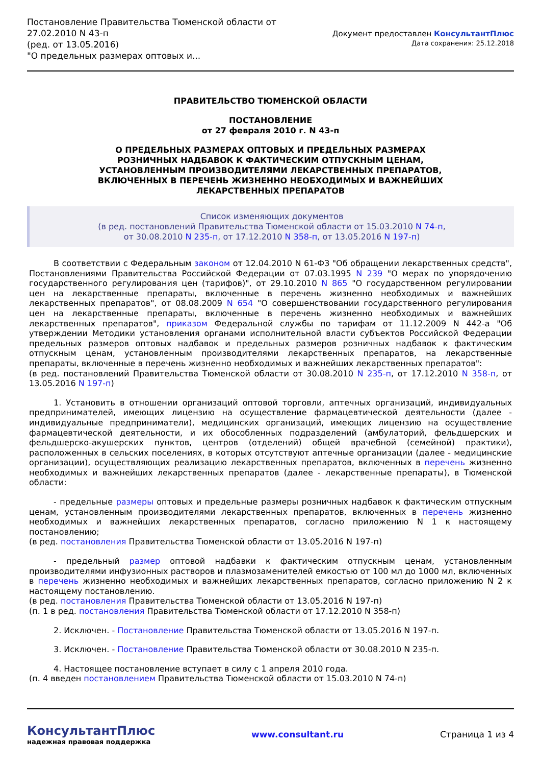Постановление Правительства Тюменской области от
27.02.2010 N 43-п
(ред. от 13.05.2016)
"О предельных размерах оптовых и...
Документ предоставлен КонсультантПлюс
Дата сохранения: 25.12.2018
ПРАВИТЕЛЬСТВО ТЮМЕНСКОЙ ОБЛАСТИ
ПОСТАНОВЛЕНИЕ
от 27 февраля 2010 г. N 43-п
О ПРЕДЕЛЬНЫХ РАЗМЕРАХ ОПТОВЫХ И ПРЕДЕЛЬНЫХ РАЗМЕРАХ
РОЗНИЧНЫХ НАДБАВОК К ФАКТИЧЕСКИМ ОТПУСКНЫМ ЦЕНАМ,
УСТАНОВЛЕННЫМ ПРОИЗВОДИТЕЛЯМИ ЛЕКАРСТВЕННЫХ ПРЕПАРАТОВ,
ВКЛЮЧЕННЫХ В ПЕРЕЧЕНЬ ЖИЗНЕННО НЕОБХОДИМЫХ И ВАЖНЕЙШИХ
ЛЕКАРСТВЕННЫХ ПРЕПАРАТОВ
Список изменяющих документов
(в ред. постановлений Правительства Тюменской области от 15.03.2010 N 74-п,
от 30.08.2010 N 235-п, от 17.12.2010 N 358-п, от 13.05.2016 N 197-п)
В соответствии с Федеральным законом от 12.04.2010 N 61-ФЗ "Об обращении лекарственных средств", Постановлениями Правительства Российской Федерации от 07.03.1995 N 239 "О мерах по упорядочению государственного регулирования цен (тарифов)", от 29.10.2010 N 865 "О государственном регулировании цен на лекарственные препараты, включенные в перечень жизненно необходимых и важнейших лекарственных препаратов", от 08.08.2009 N 654 "О совершенствовании государственного регулирования цен на лекарственные препараты, включенные в перечень жизненно необходимых и важнейших лекарственных препаратов", приказом Федеральной службы по тарифам от 11.12.2009 N 442-а "Об утверждении Методики установления органами исполнительной власти субъектов Российской Федерации предельных размеров оптовых надбавок и предельных размеров розничных надбавок к фактическим отпускным ценам, установленным производителями лекарственных препаратов, на лекарственные препараты, включенные в перечень жизненно необходимых и важнейших лекарственных препаратов":
(в ред. постановлений Правительства Тюменской области от 30.08.2010 N 235-п, от 17.12.2010 N 358-п, от 13.05.2016 N 197-п)
1. Установить в отношении организаций оптовой торговли, аптечных организаций, индивидуальных предпринимателей, имеющих лицензию на осуществление фармацевтической деятельности (далее - индивидуальные предприниматели), медицинских организаций, имеющих лицензию на осуществление фармацевтической деятельности, и их обособленных подразделений (амбулаторий, фельдшерских и фельдшерско-акушерских пунктов, центров (отделений) общей врачебной (семейной) практики), расположенных в сельских поселениях, в которых отсутствуют аптечные организации (далее - медицинские организации), осуществляющих реализацию лекарственных препаратов, включенных в перечень жизненно необходимых и важнейших лекарственных препаратов (далее - лекарственные препараты), в Тюменской области:
- предельные размеры оптовых и предельные размеры розничных надбавок к фактическим отпускным ценам, установленным производителями лекарственных препаратов, включенных в перечень жизненно необходимых и важнейших лекарственных препаратов, согласно приложению N 1 к настоящему постановлению;
(в ред. постановления Правительства Тюменской области от 13.05.2016 N 197-п)
- предельный размер оптовой надбавки к фактическим отпускным ценам, установленным производителями инфузионных растворов и плазмозаменителей емкостью от 100 мл до 1000 мл, включенных в перечень жизненно необходимых и важнейших лекарственных препаратов, согласно приложению N 2 к настоящему постановлению.
(в ред. постановления Правительства Тюменской области от 13.05.2016 N 197-п)
(п. 1 в ред. постановления Правительства Тюменской области от 17.12.2010 N 358-п)
2. Исключен. - Постановление Правительства Тюменской области от 13.05.2016 N 197-п.
3. Исключен. - Постановление Правительства Тюменской области от 30.08.2010 N 235-п.
4. Настоящее постановление вступает в силу с 1 апреля 2010 года.
(п. 4 введен постановлением Правительства Тюменской области от 15.03.2010 N 74-п)
КонсультантПлюс
надежная правовая поддержка
www.consultant.ru Страница 1 из 4